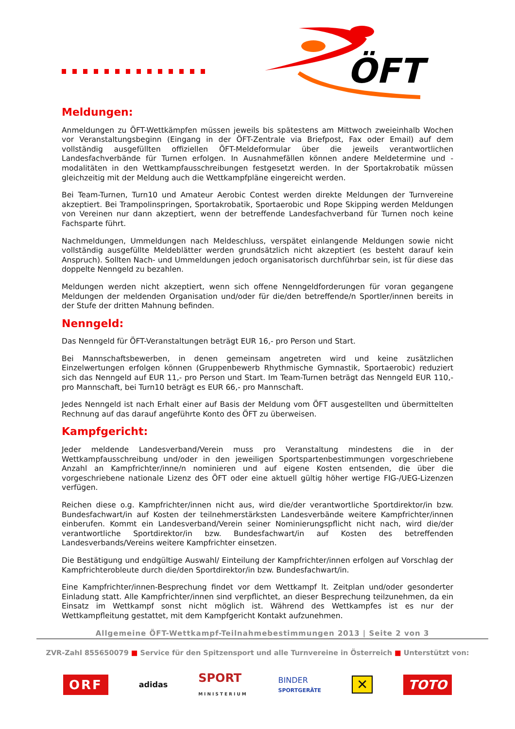ÖFT
Meldungen:
Anmeldungen zu ÖFT-Wettkämpfen müssen jeweils bis spätestens am Mittwoch zweieinhalb Wochen vor Veranstaltungsbeginn (Eingang in der ÖFT-Zentrale via Briefpost, Fax oder Email) auf dem vollständig ausgefüllten offiziellen ÖFT-Meldeformular über die jeweils verantwortlichen Landesfachverbände für Turnen erfolgen. In Ausnahmefällen können andere Meldetermine und -modalitäten in den Wettkampfausschreibungen festgesetzt werden. In der Sportakrobatik müssen gleichzeitig mit der Meldung auch die Wettkampfpläne eingereicht werden.
Bei Team-Turnen, Turn10 und Amateur Aerobic Contest werden direkte Meldungen der Turnvereine akzeptiert. Bei Trampolinspringen, Sportakrobatik, Sportaerobic und Rope Skipping werden Meldungen von Vereinen nur dann akzeptiert, wenn der betreffende Landesfachverband für Turnen noch keine Fachsparte führt.
Nachmeldungen, Ummeldungen nach Meldeschluss, verspätet einlangende Meldungen sowie nicht vollständig ausgefüllte Meldeblätter werden grundsätzlich nicht akzeptiert (es besteht darauf kein Anspruch). Sollten Nach- und Ummeldungen jedoch organisatorisch durchführbar sein, ist für diese das doppelte Nenngeld zu bezahlen.
Meldungen werden nicht akzeptiert, wenn sich offene Nenngeldforderungen für voran gegangene Meldungen der meldenden Organisation und/oder für die/den betreffende/n Sportler/innen bereits in der Stufe der dritten Mahnung befinden.
Nenngeld:
Das Nenngeld für ÖFT-Veranstaltungen beträgt EUR 16,- pro Person und Start.
Bei Mannschaftsbewerben, in denen gemeinsam angetreten wird und keine zusätzlichen Einzelwertungen erfolgen können (Gruppenbewerb Rhythmische Gymnastik, Sportaerobic) reduziert sich das Nenngeld auf EUR 11,- pro Person und Start. Im Team-Turnen beträgt das Nenngeld EUR 110,- pro Mannschaft, bei Turn10 beträgt es EUR 66,- pro Mannschaft.
Jedes Nenngeld ist nach Erhalt einer auf Basis der Meldung vom ÖFT ausgestellten und übermittelten Rechnung auf das darauf angeführte Konto des ÖFT zu überweisen.
Kampfgericht:
Jeder meldende Landesverband/Verein muss pro Veranstaltung mindestens die in der Wettkampfausschreibung und/oder in den jeweiligen Sportspartenbestimmungen vorgeschriebene Anzahl an Kampfrichter/inne/n nominieren und auf eigene Kosten entsenden, die über die vorgeschriebene nationale Lizenz des ÖFT oder eine aktuell gültig höher wertige FIG-/UEG-Lizenzen verfügen.
Reichen diese o.g. Kampfrichter/innen nicht aus, wird die/der verantwortliche Sportdirektor/in bzw. Bundesfachwart/in auf Kosten der teilnehmerstärksten Landesverbände weitere Kampfrichter/innen einberufen. Kommt ein Landesverband/Verein seiner Nominierungspflicht nicht nach, wird die/der verantwortliche Sportdirektor/in bzw. Bundesfachwart/in auf Kosten des betreffenden Landesverbands/Vereins weitere Kampfrichter einsetzen.
Die Bestätigung und endgültige Auswahl/ Einteilung der Kampfrichter/innen erfolgen auf Vorschlag der Kampfrichterobleute durch die/den Sportdirektor/in bzw. Bundesfachwart/in.
Eine Kampfrichter/innen-Besprechung findet vor dem Wettkampf lt. Zeitplan und/oder gesonderter Einladung statt. Alle Kampfrichter/innen sind verpflichtet, an dieser Besprechung teilzunehmen, da ein Einsatz im Wettkampf sonst nicht möglich ist. Während des Wettkampfes ist es nur der Wettkampfleitung gestattet, mit dem Kampfgericht Kontakt aufzunehmen.
Allgemeine ÖFT-Wettkampf-Teilnahmebestimmungen 2013 | Seite 2 von 3
ZVR-Zahl 855650079 ■ Service für den Spitzensport und alle Turnvereine in Österreich ■ Unterstützt von:
ORF adidas SPORT
MINISTERIUM BINDER
SPORTGERÄTE ✕ TOTO